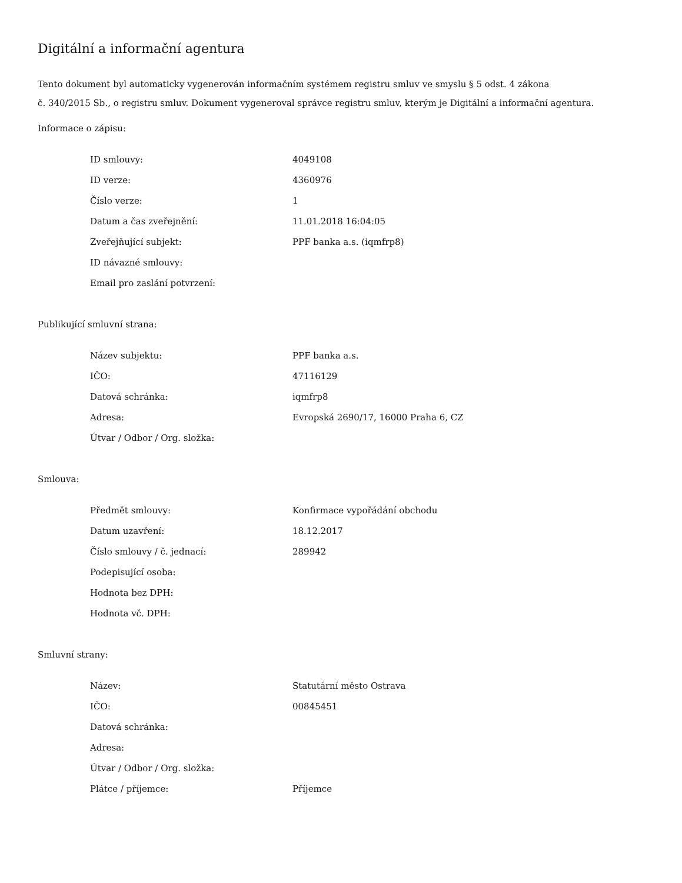Digitální a informační agentura
Tento dokument byl automaticky vygenerován informačním systémem registru smluv ve smyslu § 5 odst. 4 zákona
č. 340/2015 Sb., o registru smluv. Dokument vygeneroval správce registru smluv, kterým je Digitální a informační agentura.
Informace o zápisu:
| ID smlouvy: | 4049108 |
| ID verze: | 4360976 |
| Číslo verze: | 1 |
| Datum a čas zveřejnění: | 11.01.2018 16:04:05 |
| Zveřejňující subjekt: | PPF banka a.s. (iqmfrp8) |
| ID návazné smlouvy: | |
| Email pro zaslání potvrzení: | |
Publikující smluvní strana:
| Název subjektu: | PPF banka a.s. |
| IČO: | 47116129 |
| Datová schránka: | iqmfrp8 |
| Adresa: | Evropská 2690/17, 16000 Praha 6, CZ |
| Útvar / Odbor / Org. složka: | |
Smlouva:
| Předmět smlouvy: | Konfirmace vypořádání obchodu |
| Datum uzavření: | 18.12.2017 |
| Číslo smlouvy / č. jednací: | 289942 |
| Podepisující osoba: | |
| Hodnota bez DPH: | |
| Hodnota vč. DPH: | |
Smluvní strany:
| Název: | Statutární město Ostrava |
| IČO: | 00845451 |
| Datová schránka: | |
| Adresa: | |
| Útvar / Odbor / Org. složka: | |
| Plátce / příjemce: | Příjemce |